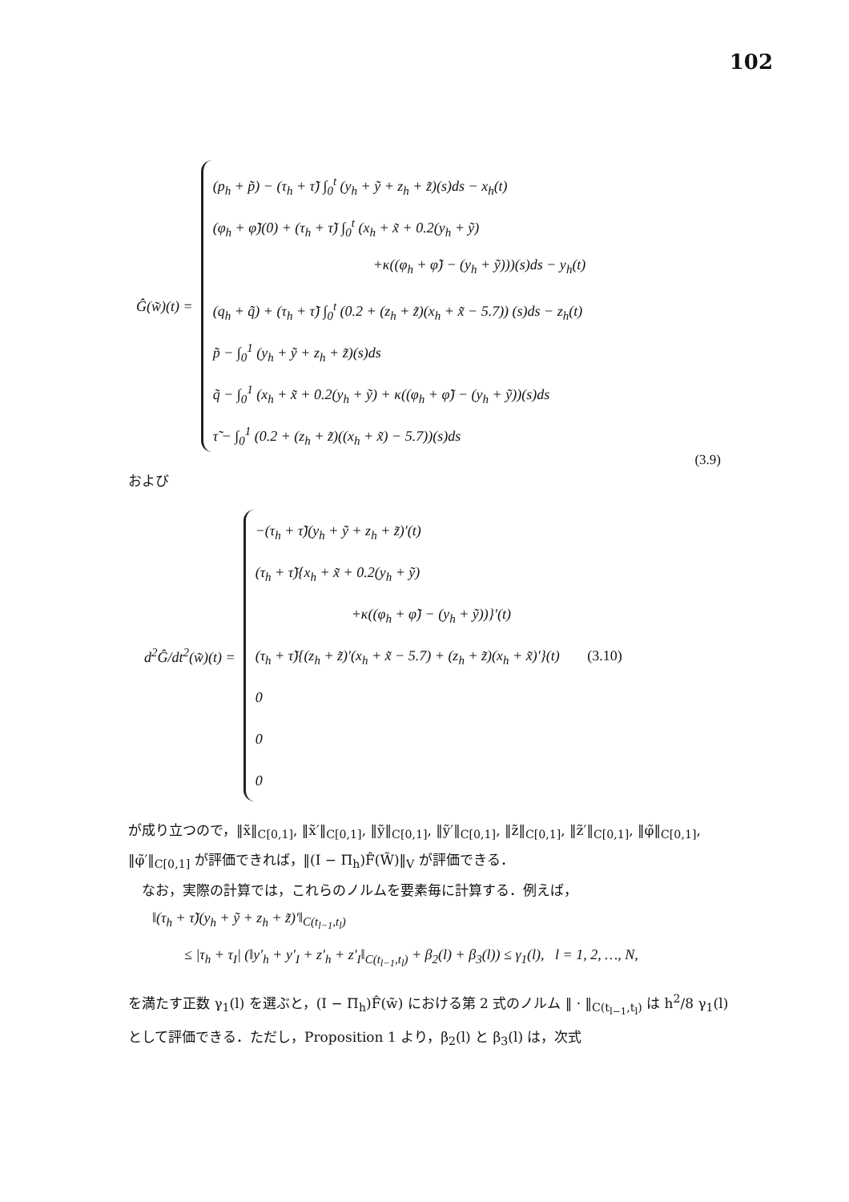102
Ĝ(w̃)(t) =
(p<sub>h</sub> + p̃) − (τ<sub>h</sub> + τ̃) ∫<sub>0</sub><sup>t</sup> (y<sub>h</sub> + ỹ + z<sub>h</sub> + z̃)(s)ds − x<sub>h</sub>(t)
(φ<sub>h</sub> + φ̃)(0) + (τ<sub>h</sub> + τ̃) ∫<sub>0</sub><sup>t</sup> (x<sub>h</sub> + x̃ + 0.2(y<sub>h</sub> + ỹ)
+κ((φ<sub>h</sub> + φ̃) − (y<sub>h</sub> + ỹ)))(s)ds − y<sub>h</sub>(t)
(q<sub>h</sub> + q̃) + (τ<sub>h</sub> + τ̃) ∫<sub>0</sub><sup>t</sup> (0.2 + (z<sub>h</sub> + z̃)(x<sub>h</sub> + x̃ − 5.7)) (s)ds − z<sub>h</sub>(t)
p̃ − ∫<sub>0</sub><sup>1</sup> (y<sub>h</sub> + ỹ + z<sub>h</sub> + z̃)(s)ds
q̃ − ∫<sub>0</sub><sup>1</sup> (x<sub>h</sub> + x̃ + 0.2(y<sub>h</sub> + ỹ) + κ((φ<sub>h</sub> + φ̃) − (y<sub>h</sub> + ỹ))(s)ds
τ̃ − ∫<sub>0</sub><sup>1</sup> (0.2 + (z<sub>h</sub> + z̃)((x<sub>h</sub> + x̃) − 5.7))(s)ds
(3.9)
および
d<sup>2</sup>Ĝ/dt<sup>2</sup>(w̃)(t) =
−(τ<sub>h</sub> + τ̃)(y<sub>h</sub> + ỹ + z<sub>h</sub> + z̃)′(t)
(τ<sub>h</sub> + τ̃){x<sub>h</sub> + x̃ + 0.2(y<sub>h</sub> + ỹ)
+κ((φ<sub>h</sub> + φ̃) − (y<sub>h</sub> + ỹ))}′(t)
(τ<sub>h</sub> + τ̃){(z<sub>h</sub> + z̃)′(x<sub>h</sub> + x̃ − 5.7) + (z<sub>h</sub> + z̃)(x<sub>h</sub> + x̃)′}(t) (3.10)
0
0
0
が成り立つので，‖x̃‖<sub>C[0,1]</sub>, ‖x̃′‖<sub>C[0,1]</sub>, ‖ỹ‖<sub>C[0,1]</sub>, ‖ỹ′‖<sub>C[0,1]</sub>, ‖z̃‖<sub>C[0,1]</sub>, ‖z̃′‖<sub>C[0,1]</sub>, ‖φ̃‖<sub>C[0,1]</sub>, ‖φ̃′‖<sub>C[0,1]</sub> が評価できれば，‖(I − Π<sub>h</sub>)F̂(W̃)‖<sub>V</sub> が評価できる．
　なお，実際の計算では，これらのノルムを要素毎に計算する．例えば，
‖(τ<sub>h</sub> + τ̃)(y<sub>h</sub> + ỹ + z<sub>h</sub> + z̃)′‖<sub>C(t<sub>l−1</sub>,t<sub>l</sub>)</sub>
≤ |τ<sub>h</sub> + τ<sub>I</sub>| (‖y′<sub>h</sub> + y′<sub>I</sub> + z′<sub>h</sub> + z′<sub>I</sub>‖<sub>C(t<sub>l−1</sub>,t<sub>l</sub>)</sub> + β<sub>2</sub>(l) + β<sub>3</sub>(l)) ≤ γ<sub>1</sub>(l), l = 1, 2, …, N,
を満たす正数 γ<sub>1</sub>(l) を選ぶと，(I − Π<sub>h</sub>)F̂(w̃) における第 2 式のノルム ‖ · ‖<sub>C(t<sub>l−1</sub>,t<sub>l</sub>)</sub> は h<sup>2</sup>/8 γ<sub>1</sub>(l) として評価できる．ただし，Proposition 1 より，β<sub>2</sub>(l) と β<sub>3</sub>(l) は，次式